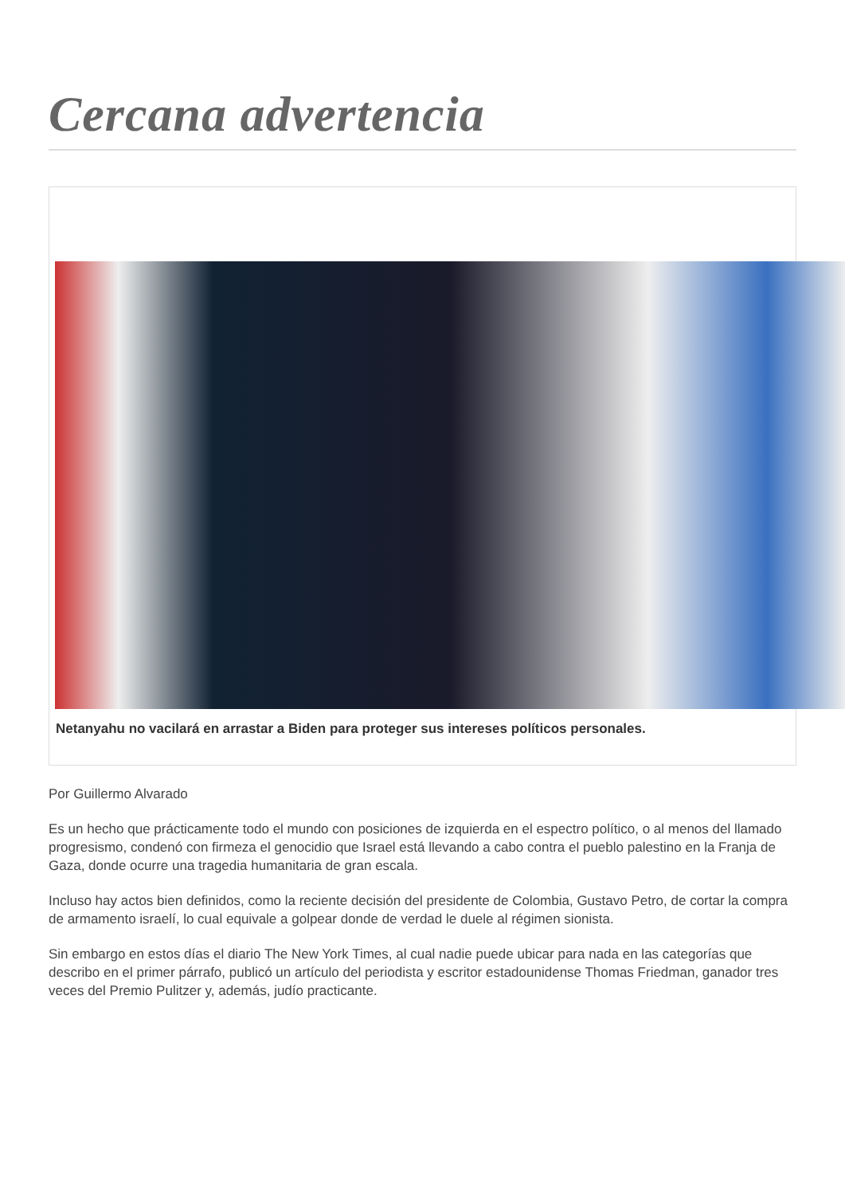Cercana advertencia
Netanyahu no vacilará en arrastar a Biden para proteger sus intereses políticos personales.
Por Guillermo Alvarado
Es un hecho que prácticamente todo el mundo con posiciones de izquierda en el espectro político, o al menos del llamado progresismo, condenó con firmeza el genocidio que Israel está llevando a cabo contra el pueblo palestino en la Franja de Gaza, donde ocurre una tragedia humanitaria de gran escala.
Incluso hay actos bien definidos, como la reciente decisión del presidente de Colombia, Gustavo Petro, de cortar la compra de armamento israelí, lo cual equivale a golpear donde de verdad le duele al régimen sionista.
Sin embargo en estos días el diario The New York Times, al cual nadie puede ubicar para nada en las categorías que describo en el primer párrafo, publicó un artículo del periodista y escritor estadounidense Thomas Friedman, ganador tres veces del Premio Pulitzer y, además, judío practicante.